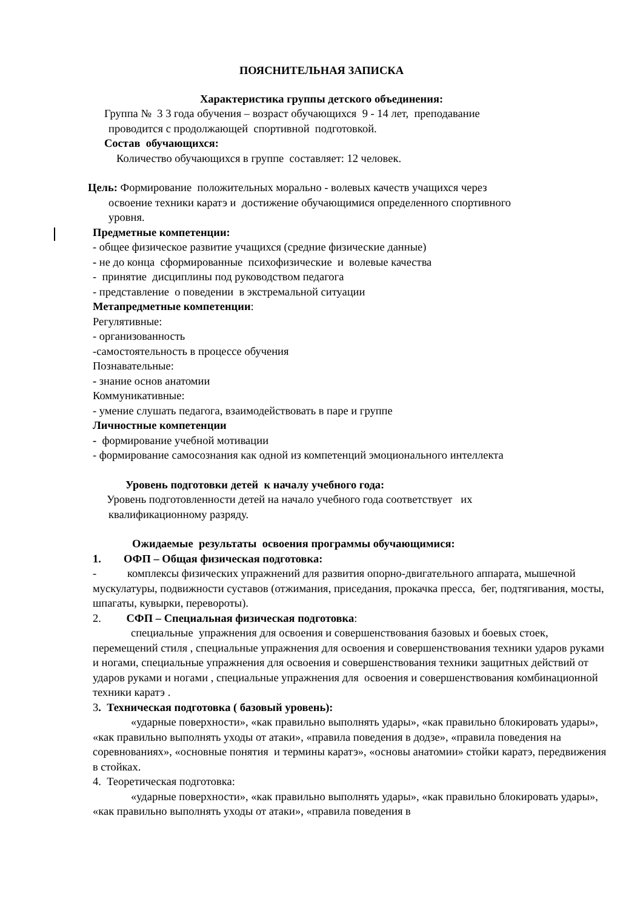ПОЯСНИТЕЛЬНАЯ ЗАПИСКА
Характеристика группы детского объединения:
Группа № 3 3 года обучения – возраст обучающихся 9 - 14 лет, преподавание
проводится с продолжающей спортивной подготовкой.
Состав обучающихся:
Количество обучающихся в группе составляет: 12 человек.
Цель: Формирование положительных морально - волевых качеств учащихся через
освоение техники каратэ и достижение обучающимися определенного спортивного
уровня.
Предметные компетенции:
- общее физическое развитие учащихся (средние физические данные)
- не до конца сформированные психофизические и волевые качества
- принятие дисциплины под руководством педагога
- представление о поведении в экстремальной ситуации
Метапредметные компетенции:
Регулятивные:
- организованность
-самостоятельность в процессе обучения
Познавательные:
- знание основ анатомии
Коммуникативные:
- умение слушать педагога, взаимодействовать в паре и группе
Личностные компетенции
- формирование учебной мотивации
- формирование самосознания как одной из компетенций эмоционального интеллекта
Уровень подготовки детей к началу учебного года:
Уровень подготовленности детей на начало учебного года соответствует их
квалификационному разряду.
Ожидаемые результаты освоения программы обучающимися:
1. ОФП – Общая физическая подготовка:
- комплексы физических упражнений для развития опорно-двигательного аппарата, мышечной мускулатуры, подвижности суставов (отжимания, приседания, прокачка пресса, бег, подтягивания, мосты, шпагаты, кувырки, перевороты).
2. СФП – Специальная физическая подготовка:
специальные упражнения для освоения и совершенствования базовых и боевых стоек, перемещений стиля , специальные упражнения для освоения и совершенствования техники ударов руками и ногами, специальные упражнения для освоения и совершенствования техники защитных действий от ударов руками и ногами , специальные упражнения для освоения и совершенствования комбинационной техники каратэ .
3. Техническая подготовка ( базовый уровень):
«ударные поверхности», «как правильно выполнять удары», «как правильно блокировать удары», «как правильно выполнять уходы от атаки», «правила поведения в додзе», «правила поведения на соревнованиях», «основные понятия и термины каратэ», «основы анатомии» стойки каратэ, передвижения в стойках.
4. Теоретическая подготовка:
«ударные поверхности», «как правильно выполнять удары», «как правильно блокировать удары», «как правильно выполнять уходы от атаки», «правила поведения в